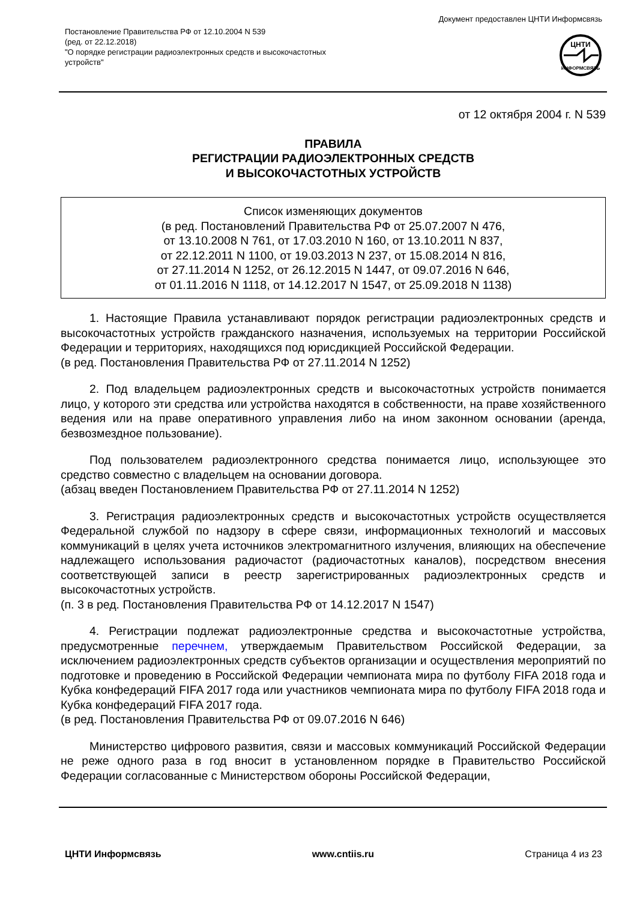Документ предоставлен ЦНТИ Информсвязь
Постановление Правительства РФ от 12.10.2004 N 539
(ред. от 22.12.2018)
"О порядке регистрации радиоэлектронных средств и высокочастотных устройств"
ЦНТИ
ИНФОРМСВЯЗЬ
от 12 октября 2004 г. N 539
ПРАВИЛА
РЕГИСТРАЦИИ РАДИОЭЛЕКТРОННЫХ СРЕДСТВ
И ВЫСОКОЧАСТОТНЫХ УСТРОЙСТВ
Список изменяющих документов
(в ред. Постановлений Правительства РФ от 25.07.2007 N 476,
от 13.10.2008 N 761, от 17.03.2010 N 160, от 13.10.2011 N 837,
от 22.12.2011 N 1100, от 19.03.2013 N 237, от 15.08.2014 N 816,
от 27.11.2014 N 1252, от 26.12.2015 N 1447, от 09.07.2016 N 646,
от 01.11.2016 N 1118, от 14.12.2017 N 1547, от 25.09.2018 N 1138)
1. Настоящие Правила устанавливают порядок регистрации радиоэлектронных средств и высокочастотных устройств гражданского назначения, используемых на территории Российской Федерации и территориях, находящихся под юрисдикцией Российской Федерации.
(в ред. Постановления Правительства РФ от 27.11.2014 N 1252)
2. Под владельцем радиоэлектронных средств и высокочастотных устройств понимается лицо, у которого эти средства или устройства находятся в собственности, на праве хозяйственного ведения или на праве оперативного управления либо на ином законном основании (аренда, безвозмездное пользование).
Под пользователем радиоэлектронного средства понимается лицо, использующее это средство совместно с владельцем на основании договора.
(абзац введен Постановлением Правительства РФ от 27.11.2014 N 1252)
3. Регистрация радиоэлектронных средств и высокочастотных устройств осуществляется Федеральной службой по надзору в сфере связи, информационных технологий и массовых коммуникаций в целях учета источников электромагнитного излучения, влияющих на обеспечение надлежащего использования радиочастот (радиочастотных каналов), посредством внесения соответствующей записи в реестр зарегистрированных радиоэлектронных средств и высокочастотных устройств.
(п. 3 в ред. Постановления Правительства РФ от 14.12.2017 N 1547)
4. Регистрации подлежат радиоэлектронные средства и высокочастотные устройства, предусмотренные перечнем, утверждаемым Правительством Российской Федерации, за исключением радиоэлектронных средств субъектов организации и осуществления мероприятий по подготовке и проведению в Российской Федерации чемпионата мира по футболу FIFA 2018 года и Кубка конфедераций FIFA 2017 года или участников чемпионата мира по футболу FIFA 2018 года и Кубка конфедераций FIFA 2017 года.
(в ред. Постановления Правительства РФ от 09.07.2016 N 646)
Министерство цифрового развития, связи и массовых коммуникаций Российской Федерации не реже одного раза в год вносит в установленном порядке в Правительство Российской Федерации согласованные с Министерством обороны Российской Федерации,
ЦНТИ Информсвязь www.cntiis.ru Страница 4 из 23